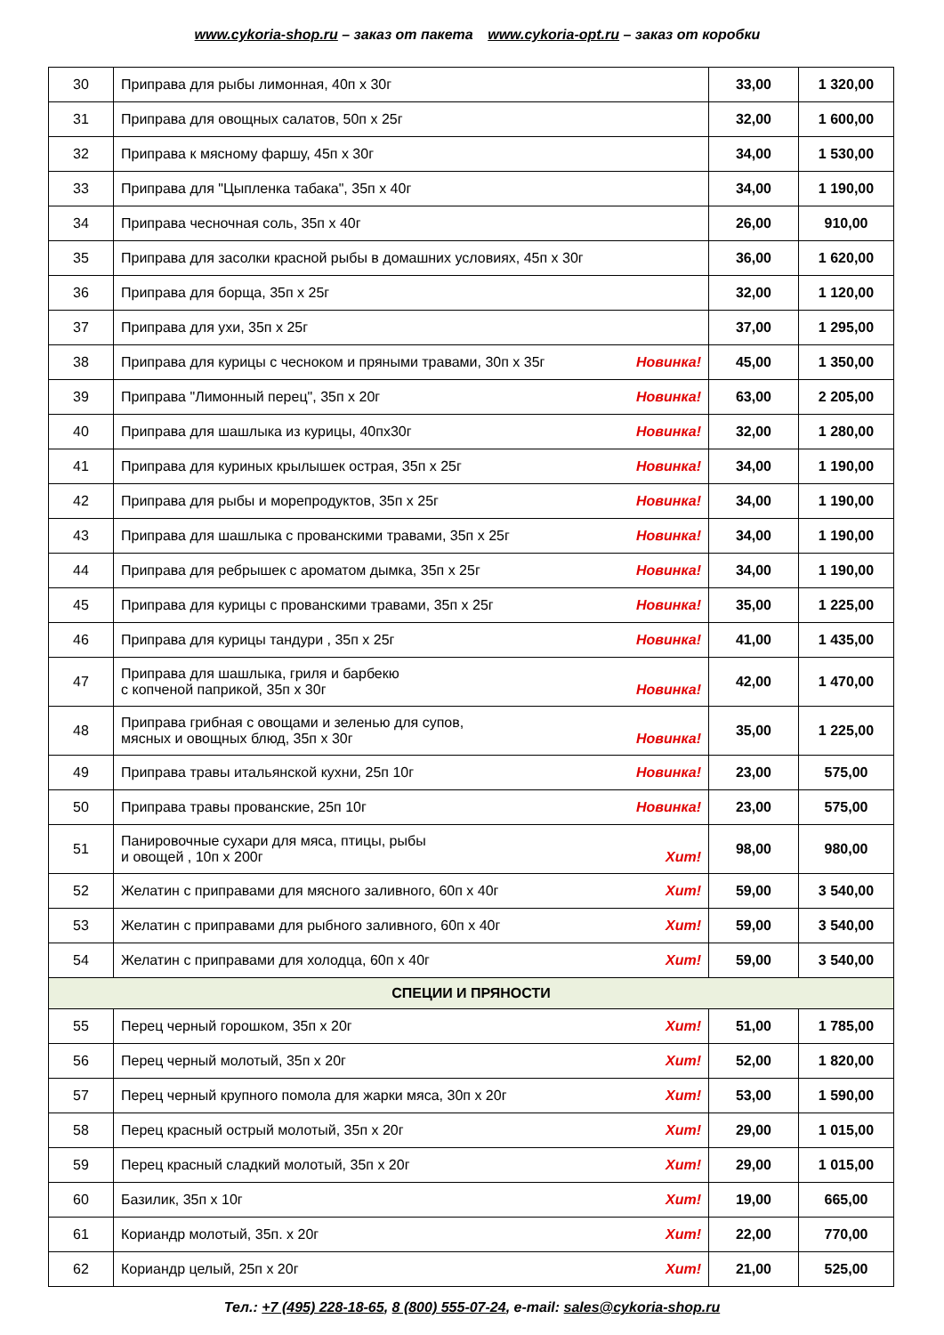www.cykoria-shop.ru – заказ от пакета www.cykoria-opt.ru – заказ от коробки
| 30 | Приправа для рыбы лимонная, 40п х 30г | 33,00 | 1 320,00 |
| 31 | Приправа для овощных салатов, 50п х 25г | 32,00 | 1 600,00 |
| 32 | Приправа к мясному фаршу, 45п х 30г | 34,00 | 1 530,00 |
| 33 | Приправа для "Цыпленка табака", 35п х 40г | 34,00 | 1 190,00 |
| 34 | Приправа чесночная соль, 35п х 40г | 26,00 | 910,00 |
| 35 | Приправа для засолки красной рыбы в домашних условиях, 45п х 30г | 36,00 | 1 620,00 |
| 36 | Приправа для борща, 35п х 25г | 32,00 | 1 120,00 |
| 37 | Приправа для ухи, 35п х 25г | 37,00 | 1 295,00 |
| 38 | Приправа для курицы с чесноком и пряными травами, 30п х 35г Новинка! | 45,00 | 1 350,00 |
| 39 | Приправа "Лимонный перец", 35п х 20г Новинка! | 63,00 | 2 205,00 |
| 40 | Приправа для шашлыка из курицы, 40пх30г Новинка! | 32,00 | 1 280,00 |
| 41 | Приправа для куриных крылышек острая, 35п х 25г Новинка! | 34,00 | 1 190,00 |
| 42 | Приправа для рыбы и морепродуктов, 35п х 25г Новинка! | 34,00 | 1 190,00 |
| 43 | Приправа для шашлыка с прованскими травами, 35п х 25г Новинка! | 34,00 | 1 190,00 |
| 44 | Приправа для ребрышек с ароматом дымка, 35п х 25г Новинка! | 34,00 | 1 190,00 |
| 45 | Приправа для курицы с прованскими травами, 35п х 25г Новинка! | 35,00 | 1 225,00 |
| 46 | Приправа для курицы тандури , 35п х 25г Новинка! | 41,00 | 1 435,00 |
| 47 | Приправа для шашлыка, гриля и барбекю с копченой паприкой, 35п х 30г Новинка! | 42,00 | 1 470,00 |
| 48 | Приправа грибная с овощами и зеленью для супов, мясных и овощных блюд, 35п х 30г Новинка! | 35,00 | 1 225,00 |
| 49 | Приправа травы итальянской кухни, 25п 10г Новинка! | 23,00 | 575,00 |
| 50 | Приправа травы прованские, 25п 10г Новинка! | 23,00 | 575,00 |
| 51 | Панировочные сухари для мяса, птицы, рыбы и овощей , 10п х 200г Хит! | 98,00 | 980,00 |
| 52 | Желатин с приправами для мясного заливного, 60п х 40г Хит! | 59,00 | 3 540,00 |
| 53 | Желатин с приправами для рыбного заливного, 60п х 40г Хит! | 59,00 | 3 540,00 |
| 54 | Желатин с приправами для холодца, 60п х 40г Хит! | 59,00 | 3 540,00 |
| СПЕЦИИ И ПРЯНОСТИ | | | |
| 55 | Перец черный горошком, 35п х 20г Хит! | 51,00 | 1 785,00 |
| 56 | Перец черный молотый, 35п х 20г Хит! | 52,00 | 1 820,00 |
| 57 | Перец черный крупного помола для жарки мяса, 30п х 20г Хит! | 53,00 | 1 590,00 |
| 58 | Перец красный острый молотый, 35п х 20г Хит! | 29,00 | 1 015,00 |
| 59 | Перец красный сладкий молотый, 35п х 20г Хит! | 29,00 | 1 015,00 |
| 60 | Базилик, 35п х 10г Хит! | 19,00 | 665,00 |
| 61 | Кориандр молотый, 35п. х 20г Хит! | 22,00 | 770,00 |
| 62 | Кориандр целый, 25п х 20г Хит! | 21,00 | 525,00 |
Тел.: +7 (495) 228-18-65, 8 (800) 555-07-24, e-mail: sales@cykoria-shop.ru